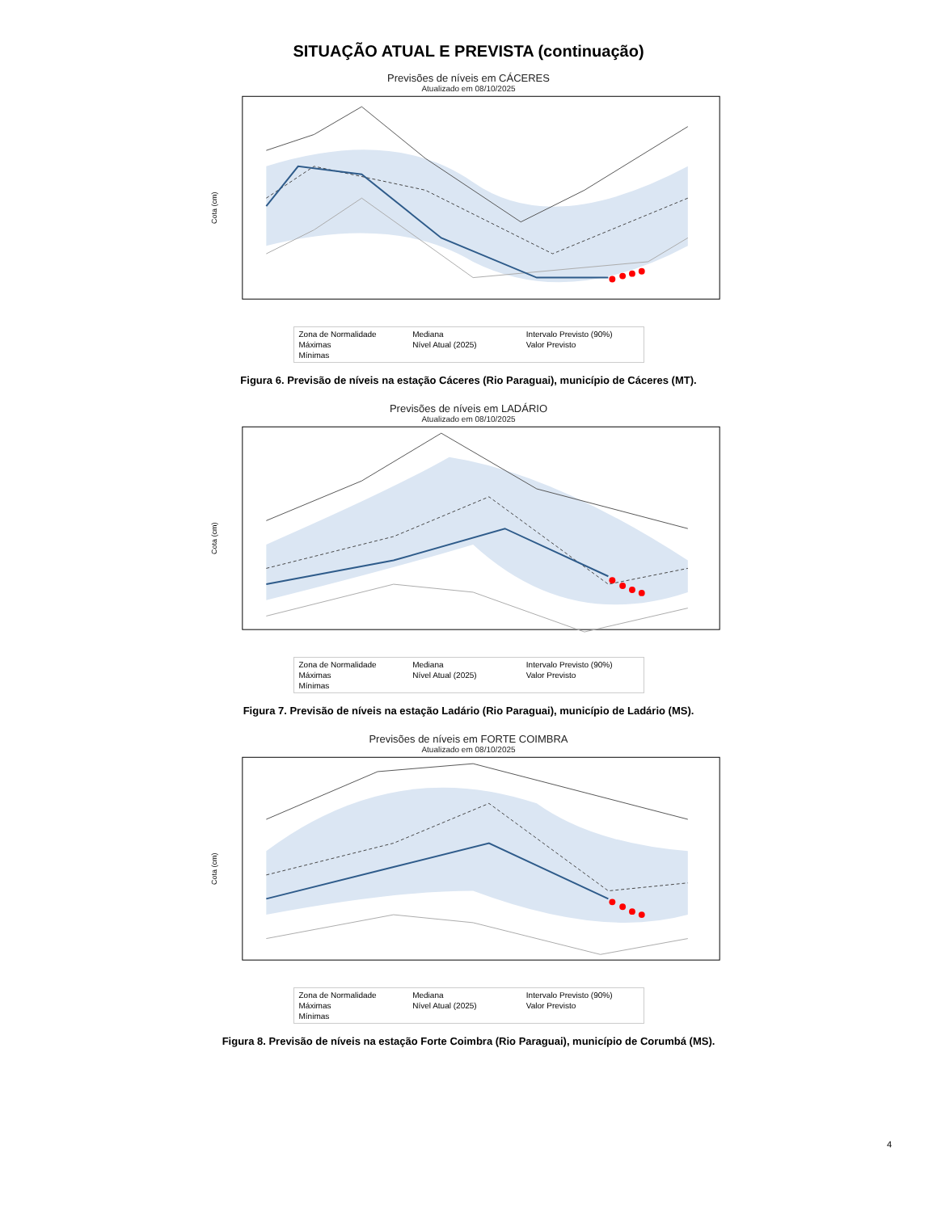SITUAÇÃO ATUAL E PREVISTA (continuação)
Previsões de níveis em CÁCERES
Atualizado em 08/10/2025
Cota (cm)
Zona de Normalidade Mediana Intervalo Previsto (90%) Máximas Nível Atual (2025) Valor Previsto Mínimas
Figura 6. Previsão de níveis na estação Cáceres (Rio Paraguai), município de Cáceres (MT).
Previsões de níveis em LADÁRIO
Atualizado em 08/10/2025
Cota (cm)
Zona de Normalidade Mediana Intervalo Previsto (90%) Máximas Nível Atual (2025) Valor Previsto Mínimas
Figura 7. Previsão de níveis na estação Ladário (Rio Paraguai), município de Ladário (MS).
Previsões de níveis em FORTE COIMBRA
Atualizado em 08/10/2025
Cota (cm)
Zona de Normalidade Mediana Intervalo Previsto (90%) Máximas Nível Atual (2025) Valor Previsto Mínimas
Figura 8. Previsão de níveis na estação Forte Coimbra (Rio Paraguai), município de Corumbá (MS).
4